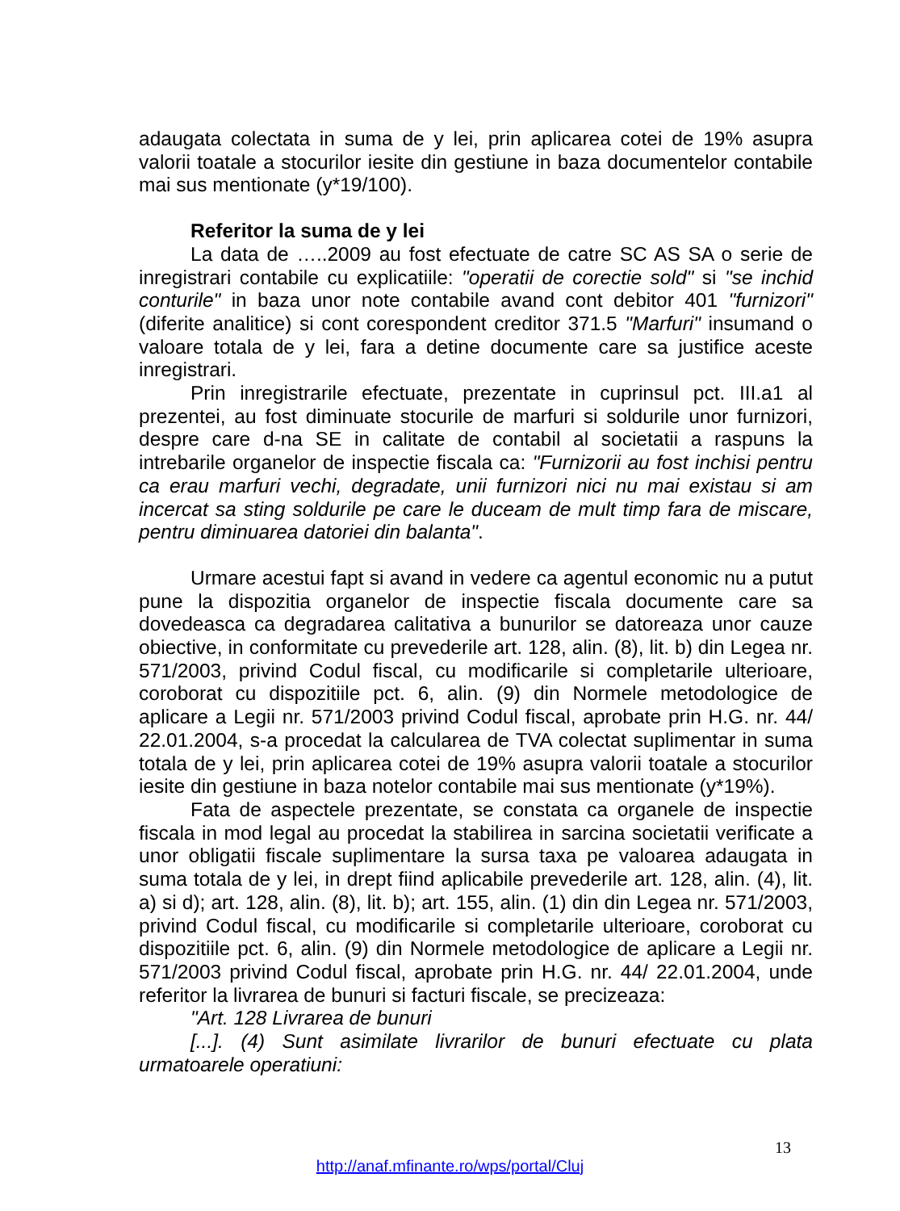adaugata colectata in suma de y lei, prin aplicarea cotei de 19% asupra valorii toatale a stocurilor iesite din gestiune in baza documentelor contabile mai sus mentionate (y*19/100).
Referitor la suma de y lei
La data de …..2009 au fost efectuate de catre SC AS SA o serie de inregistrari contabile cu explicatiile: "operatii de corectie sold" si "se inchid conturile" in baza unor note contabile avand cont debitor 401 "furnizori" (diferite analitice) si cont corespondent creditor 371.5 "Marfuri" insumand o valoare totala de y lei, fara a detine documente care sa justifice aceste inregistrari.
Prin inregistrarile efectuate, prezentate in cuprinsul pct. III.a1 al prezentei, au fost diminuate stocurile de marfuri si soldurile unor furnizori, despre care d-na SE in calitate de contabil al societatii a raspuns la intrebarile organelor de inspectie fiscala ca: "Furnizorii au fost inchisi pentru ca erau marfuri vechi, degradate, unii furnizori nici nu mai existau si am incercat sa sting soldurile pe care le duceam de mult timp fara de miscare, pentru diminuarea datoriei din balanta".
Urmare acestui fapt si avand in vedere ca agentul economic nu a putut pune la dispozitia organelor de inspectie fiscala documente care sa dovedeasca ca degradarea calitativa a bunurilor se datoreaza unor cauze obiective, in conformitate cu prevederile art. 128, alin. (8), lit. b) din Legea nr. 571/2003, privind Codul fiscal, cu modificarile si completarile ulterioare, coroborat cu dispozitiile pct. 6, alin. (9) din Normele metodologice de aplicare a Legii nr. 571/2003 privind Codul fiscal, aprobate prin H.G. nr. 44/ 22.01.2004, s-a procedat la calcularea de TVA colectat suplimentar in suma totala de y lei, prin aplicarea cotei de 19% asupra valorii toatale a stocurilor iesite din gestiune in baza notelor contabile mai sus mentionate (y*19%).
Fata de aspectele prezentate, se constata ca organele de inspectie fiscala in mod legal au procedat la stabilirea in sarcina societatii verificate a unor obligatii fiscale suplimentare la sursa taxa pe valoarea adaugata in suma totala de y lei, in drept fiind aplicabile prevederile art. 128, alin. (4), lit. a) si d); art. 128, alin. (8), lit. b); art. 155, alin. (1) din din Legea nr. 571/2003, privind Codul fiscal, cu modificarile si completarile ulterioare, coroborat cu dispozitiile pct. 6, alin. (9) din Normele metodologice de aplicare a Legii nr. 571/2003 privind Codul fiscal, aprobate prin H.G. nr. 44/ 22.01.2004, unde referitor la livrarea de bunuri si facturi fiscale, se precizeaza:
"Art. 128 Livrarea de bunuri
[...]. (4) Sunt asimilate livrarilor de bunuri efectuate cu plata urmatoarele operatiuni:
13
http://anaf.mfinante.ro/wps/portal/Cluj